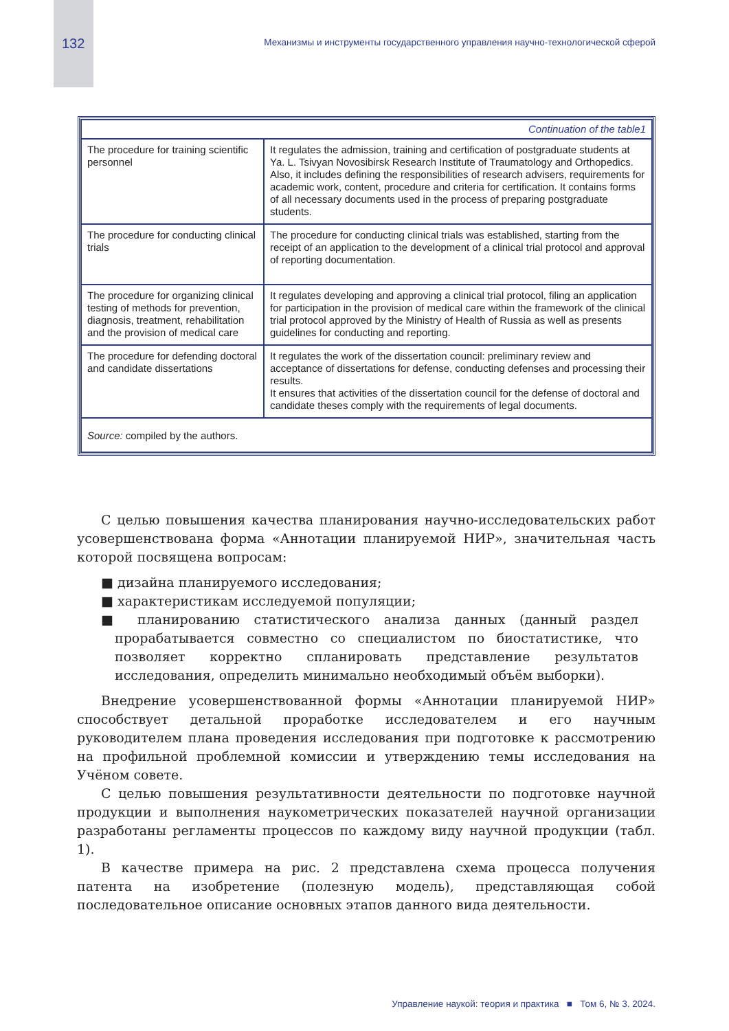132 Механизмы и инструменты государственного управления научно-технологической сферой
| Continuation of the table1 | |
| The procedure for training scientific personnel | It regulates the admission, training and certification of postgraduate students at Ya. L. Tsivyan Novosibirsk Research Institute of Traumatology and Orthopedics. Also, it includes defining the responsibilities of research advisers, requirements for academic work, content, procedure and criteria for certification. It contains forms of all necessary documents used in the process of preparing postgraduate students. |
| The procedure for conducting clinical trials | The procedure for conducting clinical trials was established, starting from the receipt of an application to the development of a clinical trial protocol and approval of reporting documentation. |
| The procedure for organizing clinical testing of methods for prevention, diagnosis, treatment, rehabilitation and the provision of medical care | It regulates developing and approving a clinical trial protocol, filing an application for participation in the provision of medical care within the framework of the clinical trial protocol approved by the Ministry of Health of Russia as well as presents guidelines for conducting and reporting. |
| The procedure for defending doctoral and candidate dissertations | It regulates the work of the dissertation council: preliminary review and acceptance of dissertations for defense, conducting defenses and processing their results. It ensures that activities of the dissertation council for the defense of doctoral and candidate theses comply with the requirements of legal documents. |
| Source: compiled by the authors. | |
С целью повышения качества планирования научно-исследовательских работ усовершенствована форма «Аннотации планируемой НИР», значительная часть которой посвящена вопросам:
■ дизайна планируемого исследования;
■ характеристикам исследуемой популяции;
■ планированию статистического анализа данных (данный раздел прорабатывается совместно со специалистом по биостатистике, что позволяет корректно спланировать представление результатов исследования, определить минимально необходимый объём выборки).
Внедрение усовершенствованной формы «Аннотации планируемой НИР» способствует детальной проработке исследователем и его научным руководителем плана проведения исследования при подготовке к рассмотрению на профильной проблемной комиссии и утверждению темы исследования на Учёном совете.
С целью повышения результативности деятельности по подготовке научной продукции и выполнения наукометрических показателей научной организации разработаны регламенты процессов по каждому виду научной продукции (табл. 1).
В качестве примера на рис. 2 представлена схема процесса получения патента на изобретение (полезную модель), представляющая собой последовательное описание основных этапов данного вида деятельности.
Управление наукой: теория и практика ■ Том 6, № 3. 2024.